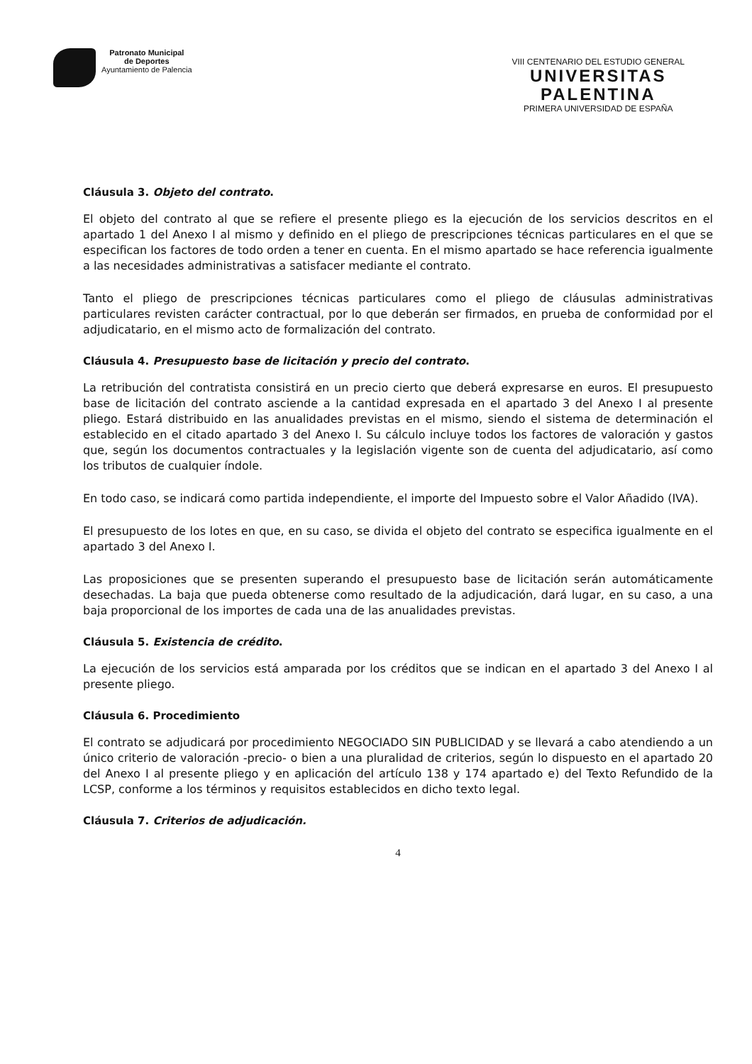Patronato Municipal
de Deportes
Ayuntamiento de Palencia
VIII CENTENARIO DEL ESTUDIO GENERAL
UNIVERSITAS
PALENTINA
PRIMERA UNIVERSIDAD DE ESPAÑA
Cláusula 3. Objeto del contrato.
El objeto del contrato al que se refiere el presente pliego es la ejecución de los servicios descritos en el apartado 1 del Anexo I al mismo y definido en el pliego de prescripciones técnicas particulares en el que se especifican los factores de todo orden a tener en cuenta. En el mismo apartado se hace referencia igualmente a las necesidades administrativas a satisfacer mediante el contrato.
Tanto el pliego de prescripciones técnicas particulares como el pliego de cláusulas administrativas particulares revisten carácter contractual, por lo que deberán ser firmados, en prueba de conformidad por el adjudicatario, en el mismo acto de formalización del contrato.
Cláusula 4. Presupuesto base de licitación y precio del contrato.
La retribución del contratista consistirá en un precio cierto que deberá expresarse en euros. El presupuesto base de licitación del contrato asciende a la cantidad expresada en el apartado 3 del Anexo I al presente pliego. Estará distribuido en las anualidades previstas en el mismo, siendo el sistema de determinación el establecido en el citado apartado 3 del Anexo I. Su cálculo incluye todos los factores de valoración y gastos que, según los documentos contractuales y la legislación vigente son de cuenta del adjudicatario, así como los tributos de cualquier índole.
En todo caso, se indicará como partida independiente, el importe del Impuesto sobre el Valor Añadido (IVA).
El presupuesto de los lotes en que, en su caso, se divida el objeto del contrato se especifica igualmente en el apartado 3 del Anexo I.
Las proposiciones que se presenten superando el presupuesto base de licitación serán automáticamente desechadas. La baja que pueda obtenerse como resultado de la adjudicación, dará lugar, en su caso, a una baja proporcional de los importes de cada una de las anualidades previstas.
Cláusula 5. Existencia de crédito.
La ejecución de los servicios está amparada por los créditos que se indican en el apartado 3 del Anexo I al presente pliego.
Cláusula 6. Procedimiento
El contrato se adjudicará por procedimiento NEGOCIADO SIN PUBLICIDAD y se llevará a cabo atendiendo a un único criterio de valoración -precio- o bien a una pluralidad de criterios, según lo dispuesto en el apartado 20 del Anexo I al presente pliego y en aplicación del artículo 138 y 174 apartado e) del Texto Refundido de la LCSP, conforme a los términos y requisitos establecidos en dicho texto legal.
Cláusula 7. Criterios de adjudicación.
4